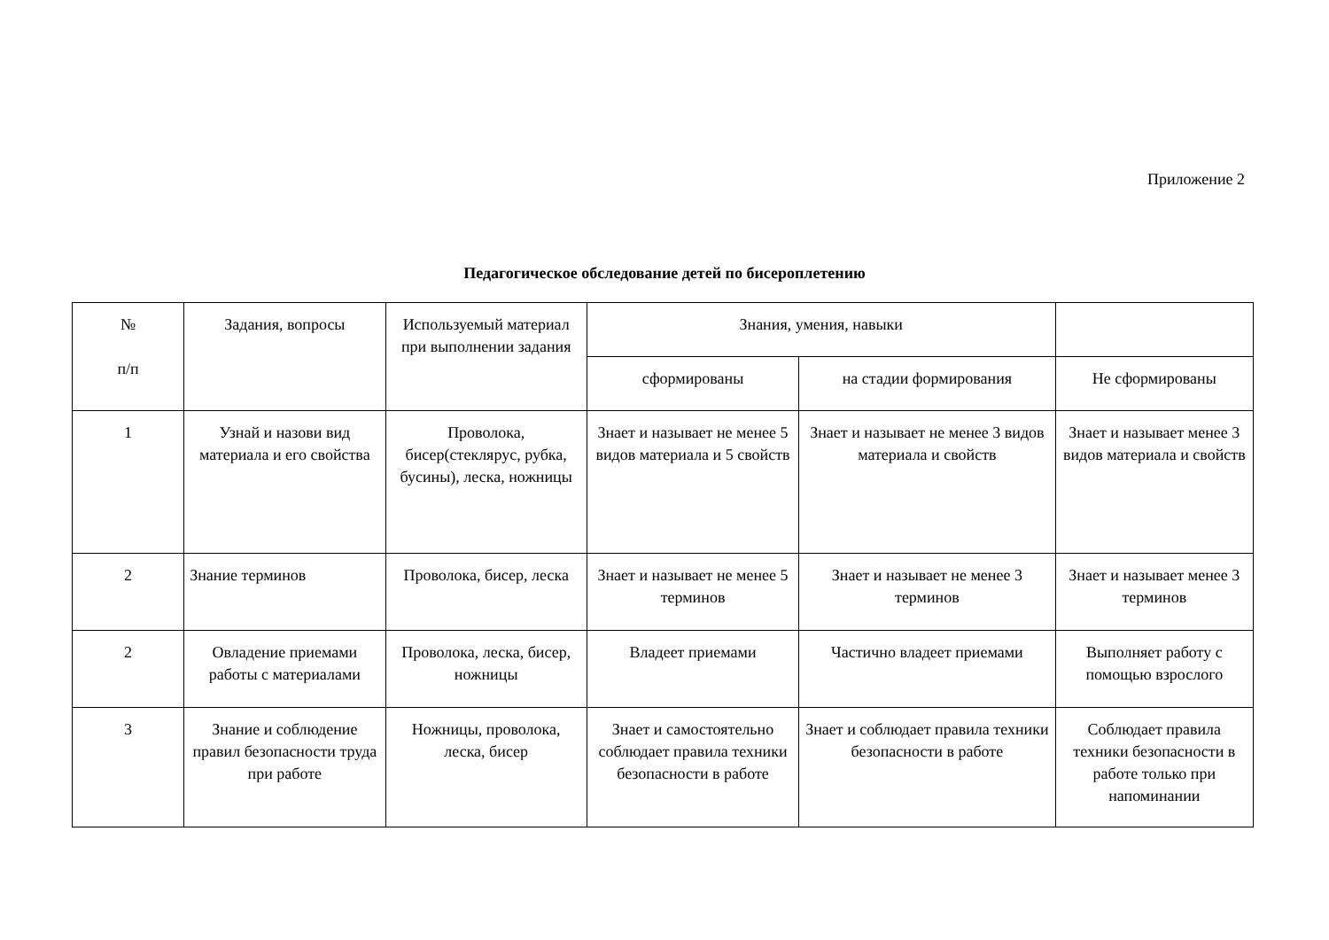Приложение 2
Педагогическое обследование детей по бисероплетению
| № п/п | Задания, вопросы | Используемый материал при выполнении задания | Знания, умения, навыки | | |
| | | | сформированы | на стадии формирования | Не сформированы |
| 1 | Узнай и назови вид материала и его свойства | Проволока, бисер(стеклярус, рубка, бусины), леска, ножницы | Знает и называет не менее 5 видов материала и 5 свойств | Знает и называет не менее 3 видов материала и свойств | Знает и называет менее 3 видов материала и свойств |
| 2 | Знание терминов | Проволока, бисер, леска | Знает и называет не менее 5 терминов | Знает и называет не менее 3 терминов | Знает и называет менее 3 терминов |
| 2 | Овладение приемами работы с материалами | Проволока, леска, бисер, ножницы | Владеет приемами | Частично владеет приемами | Выполняет работу с помощью взрослого |
| 3 | Знание и соблюдение правил безопасности труда при работе | Ножницы, проволока, леска, бисер | Знает и самостоятельно соблюдает правила техники безопасности в работе | Знает и соблюдает правила техники безопасности в работе | Соблюдает правила техники безопасности в работе только при напоминании |